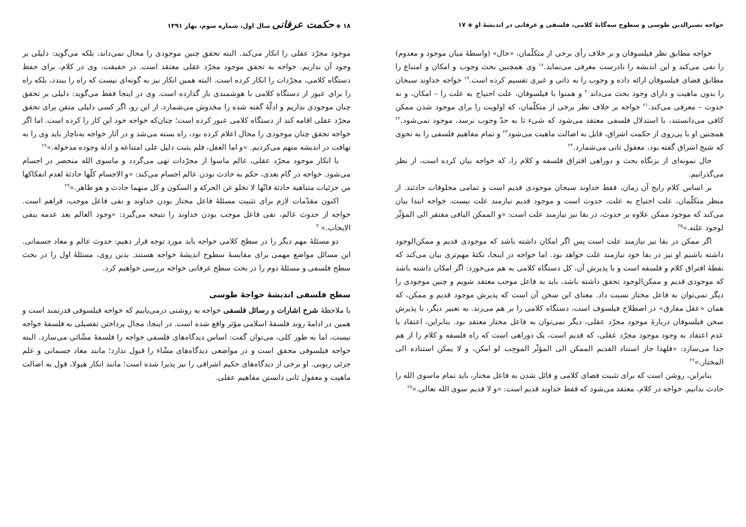خواجه نصیرالدین طوسی و سطوح سه‌گانهٔ کلامی، فلسفی و عرفانی در اندیشهٔ او ◈ ۱۷
خواجه مطابق نظر فیلسوفان و بر خلاف رأی برخی از متکلّمان، «حال» (واسطهٔ میان موجود و معدوم) را نفی می‌کند و این اندیشه را نادرست معرفی می‌نماید.<sup>۱۸</sup> وی همچنین بحث وجوب و امکان و امتناع را مطابق فضای فیلسوفان ارائه داده و وجوب را به ذاتی و غیری تقسیم کرده است.<sup>۱۹</sup> خواجه خداوند سبحان را بدون ماهیت و دارای وجود بحث می‌داند<sup>۲۰</sup> و همنوا با فیلسوفان، علت احتیاج به علت را – امکان، و نه حدوث – معرفی می‌کند.<sup>۲۱</sup> خواجه بر خلاف نظر برخی از متکلّمان، که اولویت را برای موجود شدن ممکن کافی می‌دانستند، با استدلال فلسفی معتقد می‌شود که شیء تا به حدّ وجوب نرسد، موجود نمی‌شود.<sup>۲۲</sup> همچنین او با پی‌روی از حکمت اشراق، قایل به اصالت ماهیت می‌شود<sup>۲۳</sup> و تمام مفاهیم فلسفی را به نحوی که شیخ اشراق گفته بود، معقول ثانی می‌شمارد.<sup>۲۴</sup>
حال نمونه‌ای از بزنگاه بحث و دوراهی افتراق فلسفه و کلام را، که خواجه بیان کرده است، از نظر می‌گذرانیم.
بر اساس کلام رایج آن زمان، فقط خداوند سبحان موجودی قدیم است و تمامی مخلوقات حادثند. از منظر متکلّمان، علت احتیاج به علت، حدوث است و موجود قدیم نیازمند علت نیست. خواجه ابتدا بیان می‌کند که موجود ممکن علاوه بر حدوث، در بقا نیز نیازمند علت است: «و الممکن الباقی مفتقر الی المؤثّر لوجود علته.»<sup>۲۵</sup>
اگر ممکن در بقا نیز نیازمند علت است پس اگر امکان داشته باشد که موجودی قدیم و ممکن‌الوجود داشته باشیم او نیز در بقا خود نیازمند علت خواهد بود. اما خواجه در اینجا، نکتهٔ مهم‌تری بیان می‌کند که نقطهٔ افتراق کلام و فلسفه است و با پذیرش آن، کل دستگاه کلامی به هم می‌خورد: اگر امکان داشته باشد که موجودی قدیم و ممکن‌الوجود تحقق داشته باشد، باید به فاعل موجب معتقد شویم و چنین موجودی را دیگر نمی‌توان به فاعل مختار نسبت داد. معنای این سخن آن است که پذیرش موجود قدیم و ممکن، که همان «عقل مفارق» در اصطلاح فیلسوف است، دستگاه کلامی را بر هم می‌زند. به تعبیر دیگر، با پذیرش سخن فیلسوفان دربارهٔ موجود مجرّد عقلی، دیگر نمی‌توان به فاعل مختار معتقد بود. بنابراین، اعتقاد یا عدم اعتقاد به وجود موجود مجرّد عقلی، که قدیم است، یک دوراهی است که راه فلسفه و کلام را از هم جدا می‌سازد: «فلهذا جاز استناد القدیم الممکن الی المؤثّر الموجِب لو امکن، و لا یمکن استناده الی المختار.»<sup>۲۶</sup>
بنابراین، روشن است که برای تثبیت فضای کلامی و قائل شدن به فاعل مختار، باید تمام ماسوی الله را حادث بدانیم. خواجه در کلام، معتقد می‌شود که فقط خداوند قدیم است: «و لا قدیم سوی الله تعالی.»<sup>۲۷</sup>
۱۸ ◈ حکمت عرفانی سال اول، شماره سوم، بهار ۱۳۹۱
موجود مجرّد عقلی را انکار می‌کند. البته تحقق چنین موجودی را محال نمی‌داند، بلکه می‌گوید: دلیلی بر وجود آن نداریم. خواجه به تحقق موجود مجرّد عقلی معتقد است. در حقیقت، وی در کلام، برای حفظ دستگاه کلامی، مجرّدات را انکار کرده است. البته همین انکار نیز به گونه‌ای نیست که راه را ببندد، بلکه راه را برای عبور از دستگاه کلامی با هوشمندی باز گذارده است. وی در اینجا فقط می‌گوید: دلیلی بر تحقق چنان موجودی نداریم و ادلّهٔ گفته شده را مخدوش می‌شمارد. از این رو، اگر کسی دلیلی متقن برای تحقق مجرّد عقلی اقامه کند از دستگاه کلامی عبور کرده است؛ چنان‌که خواجه خود این کار را کرده است. اما اگر خواجه تحقق چنان موجودی را محال اعلام کرده بود، راه بسته می‌شد و در آثار خواجه به‌ناچار باید وی را به تهافت در اندیشه متهم می‌کردیم. «و اما العقل، فلم یثبت دلیل علی امتناعه و ادلة وجوده مدخولة.»<sup>۲۸</sup>
با انکار موجود مجرّد عقلی، عالم ماسوا از مجرّدات تهی می‌گردد و ماسوی الله منحصر در اجسام می‌شود. خواجه در گام بعدی، حکم به حادث بودن عالم اجسام می‌کند: «و الاجسام کلّها حادثة لعدم انفکاکها من جزئیات متناهیة حادثة فانّها لا تخلو عن الحرکة و السکون و کل منهما حادث و هو ظاهر.»<sup>۲۹</sup>
اکنون مقدّمات لازم برای تثبیت مسئلهٔ فاعل مختار بودن خداوند و نفی فاعل موجب، فراهم است. خواجه از حدوث عالم، نفی فاعل موجب بودن خداوند را نتیجه می‌گیرد: «وجود العالم بعد عدمه ینفی الایجاب.»<sup>۳۰</sup>
دو مسئلهٔ مهم دیگر را در سطح کلامی خواجه باید مورد توجه قرار دهیم: حدوث عالم و معاد جسمانی. این مسائل مواضع مهمی برای مقایسهٔ سطوح اندیشهٔ خواجه هستند. بدین روی، مسئلهٔ اول را در بحث سطح فلسفی و مسئلهٔ دوم را در بحث سطح عرفانی خواجه بررسی خواهیم کرد.
سطح فلسفی اندیشهٔ خواجهٔ طوسی
با ملاحظهٔ شرح اشارات و رسائل فلسفی خواجه به روشنی درمی‌یابیم که خواجه فیلسوفی قدرتمند است و همین در ادامهٔ روند فلسفهٔ اسلامی مؤثر واقع شده است. در اینجا، مجال پرداختن تفصیلی به فلسفهٔ خواجه نیست، اما به طور کلی، می‌توان گفت: اساس دیدگاه‌های فلسفی خواجه را فلسفهٔ مشّائی می‌سازد. البته خواجه فیلسوفی محقق است و در مواضعی دیدگاه‌های مشّاء را قبول ندارد؛ مانند معاد جسمانی و علم جزئی ربوبی. او برخی از دیدگاه‌های حکیم اشراقی را نیز پذیرا شده است؛ مانند انکار هیولا، قول به اصالت ماهیت و معقول ثانی دانستن مفاهیم عقلی.